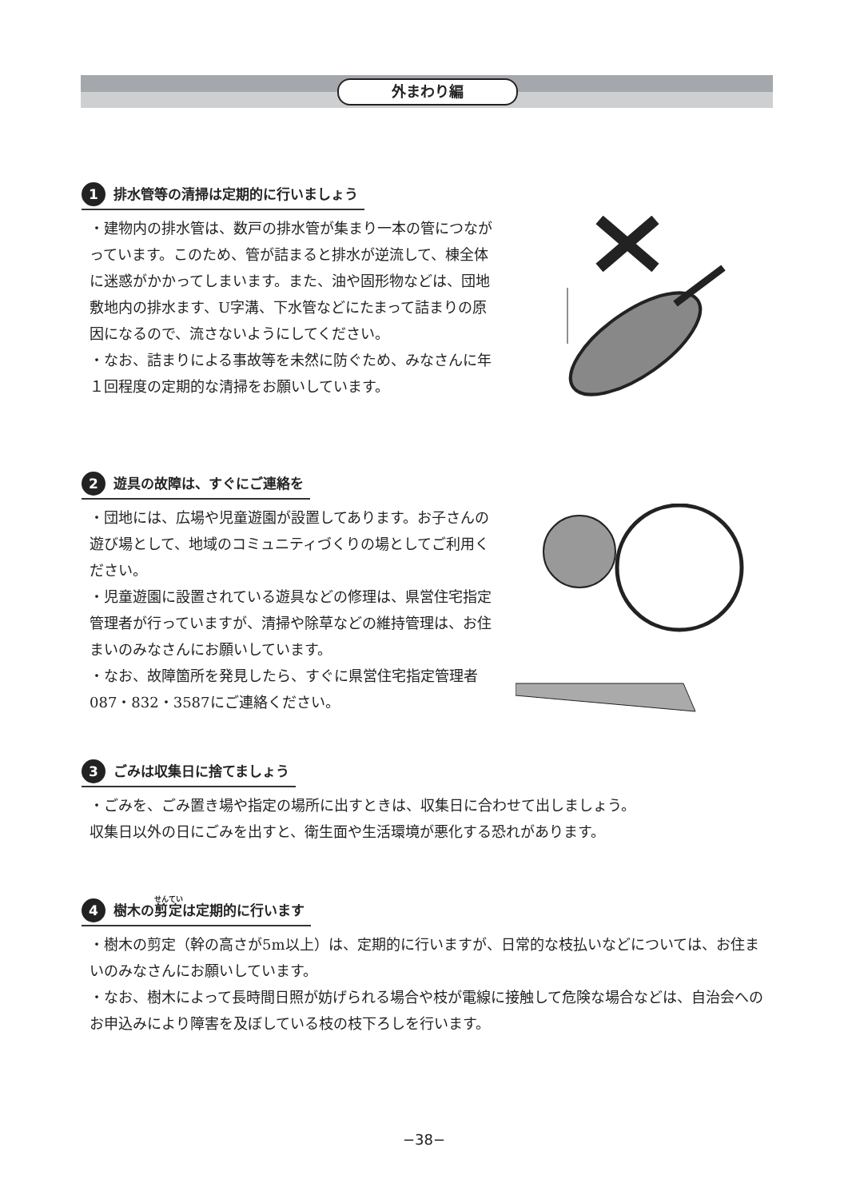外まわり編
1 排水管等の清掃は定期的に行いましょう
・建物内の排水管は、数戸の排水管が集まり一本の管につながっています。このため、管が詰まると排水が逆流して、棟全体に迷惑がかかってしまいます。また、油や固形物などは、団地敷地内の排水ます、U字溝、下水管などにたまって詰まりの原因になるので、流さないようにしてください。
・なお、詰まりによる事故等を未然に防ぐため、みなさんに年１回程度の定期的な清掃をお願いしています。
2 遊具の故障は、すぐにご連絡を
・団地には、広場や児童遊園が設置してあります。お子さんの遊び場として、地域のコミュニティづくりの場としてご利用ください。
・児童遊園に設置されている遊具などの修理は、県営住宅指定管理者が行っていますが、清掃や除草などの維持管理は、お住まいのみなさんにお願いしています。
・なお、故障箇所を発見したら、すぐに県営住宅指定管理者087・832・3587にご連絡ください。
3 ごみは収集日に捨てましょう
・ごみを、ごみ置き場や指定の場所に出すときは、収集日に合わせて出しましょう。
収集日以外の日にごみを出すと、衛生面や生活環境が悪化する恐れがあります。
4 樹木の剪定は定期的に行います
・樹木の剪定（幹の高さが5m以上）は、定期的に行いますが、日常的な枝払いなどについては、お住まいのみなさんにお願いしています。
・なお、樹木によって長時間日照が妨げられる場合や枝が電線に接触して危険な場合などは、自治会へのお申込みにより障害を及ぼしている枝の枝下ろしを行います。
−38−